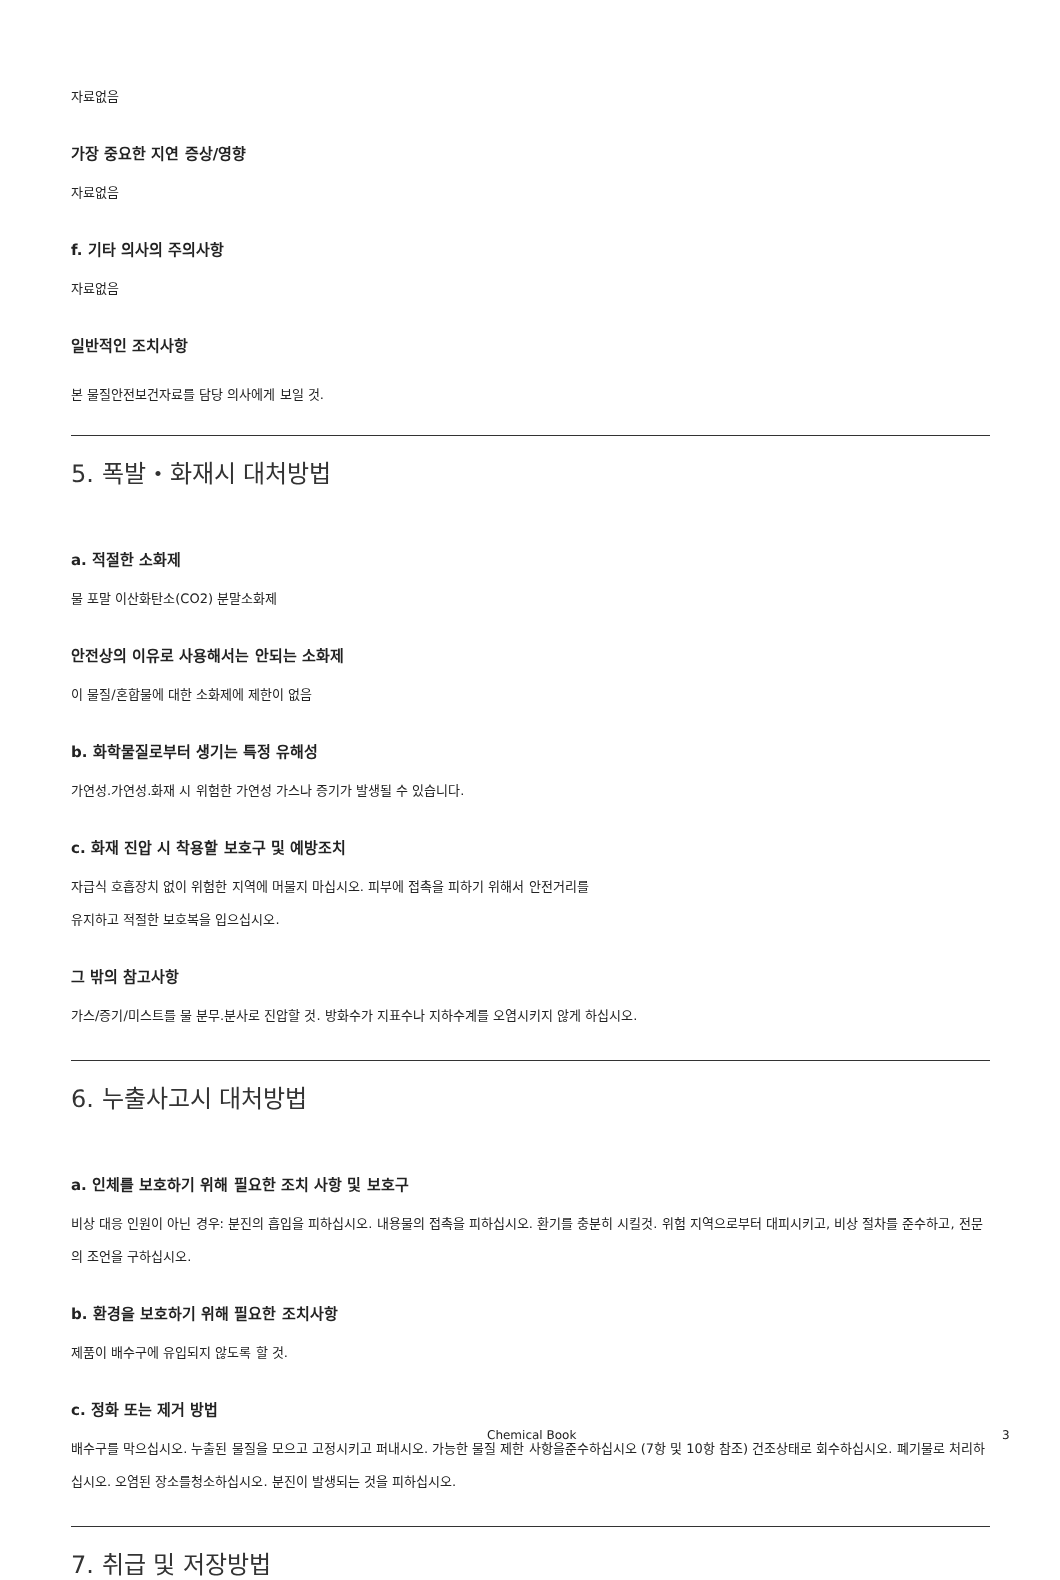자료없음
가장 중요한 지연 증상/영향
자료없음
f. 기타 의사의 주의사항
자료없음
일반적인 조치사항
본 물질안전보건자료를 담당 의사에게 보일 것.
5. 폭발・화재시 대처방법
a. 적절한 소화제
물 포말 이산화탄소(CO2) 분말소화제
안전상의 이유로 사용해서는 안되는 소화제
이 물질/혼합물에 대한 소화제에 제한이 없음
b. 화학물질로부터 생기는 특정 유해성
가연성.가연성.화재 시 위험한 가연성 가스나 증기가 발생될 수 있습니다.
c. 화재 진압 시 착용할 보호구 및 예방조치
자급식 호흡장치 없이 위험한 지역에 머물지 마십시오. 피부에 접촉을 피하기 위해서 안전거리를
유지하고 적절한 보호복을 입으십시오.
그 밖의 참고사항
가스/증기/미스트를 물 분무.분사로 진압할 것. 방화수가 지표수나 지하수계를 오염시키지 않게 하십시오.
6. 누출사고시 대처방법
a. 인체를 보호하기 위해 필요한 조치 사항 및 보호구
비상 대응 인원이 아닌 경우: 분진의 흡입을 피하십시오. 내용물의 접촉을 피하십시오. 환기를 충분히 시킬것. 위험 지역으로부터 대피시키고, 비상 절차를 준수하고, 전문의 조언을 구하십시오.
b. 환경을 보호하기 위해 필요한 조치사항
제품이 배수구에 유입되지 않도록 할 것.
c. 정화 또는 제거 방법
배수구를 막으십시오. 누출된 물질을 모으고 고정시키고 퍼내시오. 가능한 물질 제한 사항을준수하십시오 (7항 및 10항 참조) 건조상태로 회수하십시오. 폐기물로 처리하십시오. 오염된 장소를청소하십시오. 분진이 발생되는 것을 피하십시오.
7. 취급 및 저장방법
Chemical Book 3